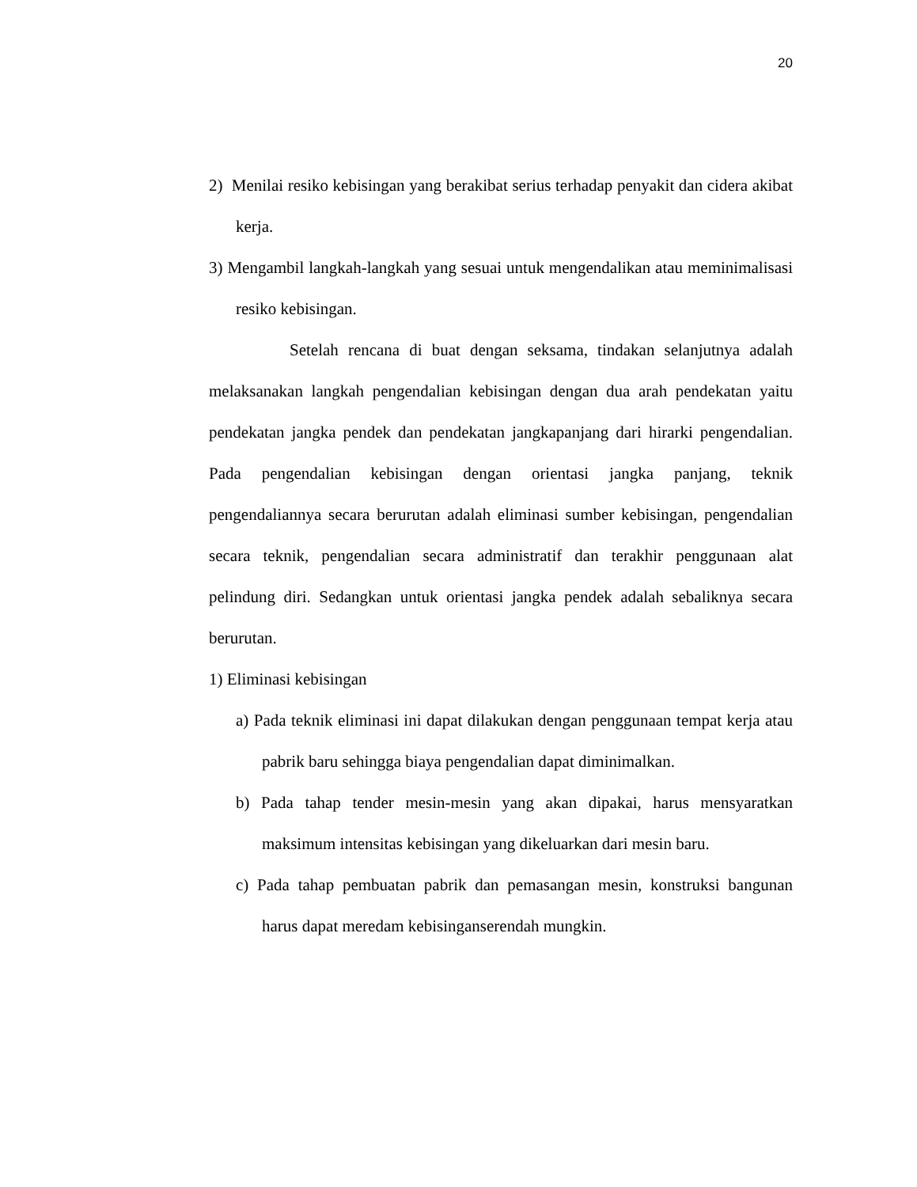20
2) Menilai resiko kebisingan yang berakibat serius terhadap penyakit dan cidera akibat kerja.
3) Mengambil langkah-langkah yang sesuai untuk mengendalikan atau meminimalisasi resiko kebisingan.
Setelah rencana di buat dengan seksama, tindakan selanjutnya adalah melaksanakan langkah pengendalian kebisingan dengan dua arah pendekatan yaitu pendekatan jangka pendek dan pendekatan jangkapanjang dari hirarki pengendalian. Pada pengendalian kebisingan dengan orientasi jangka panjang, teknik pengendaliannya secara berurutan adalah eliminasi sumber kebisingan, pengendalian secara teknik, pengendalian secara administratif dan terakhir penggunaan alat pelindung diri. Sedangkan untuk orientasi jangka pendek adalah sebaliknya secara berurutan.
1) Eliminasi kebisingan
a) Pada teknik eliminasi ini dapat dilakukan dengan penggunaan tempat kerja atau pabrik baru sehingga biaya pengendalian dapat diminimalkan.
b) Pada tahap tender mesin-mesin yang akan dipakai, harus mensyaratkan maksimum intensitas kebisingan yang dikeluarkan dari mesin baru.
c) Pada tahap pembuatan pabrik dan pemasangan mesin, konstruksi bangunan harus dapat meredam kebisinganserendah mungkin.